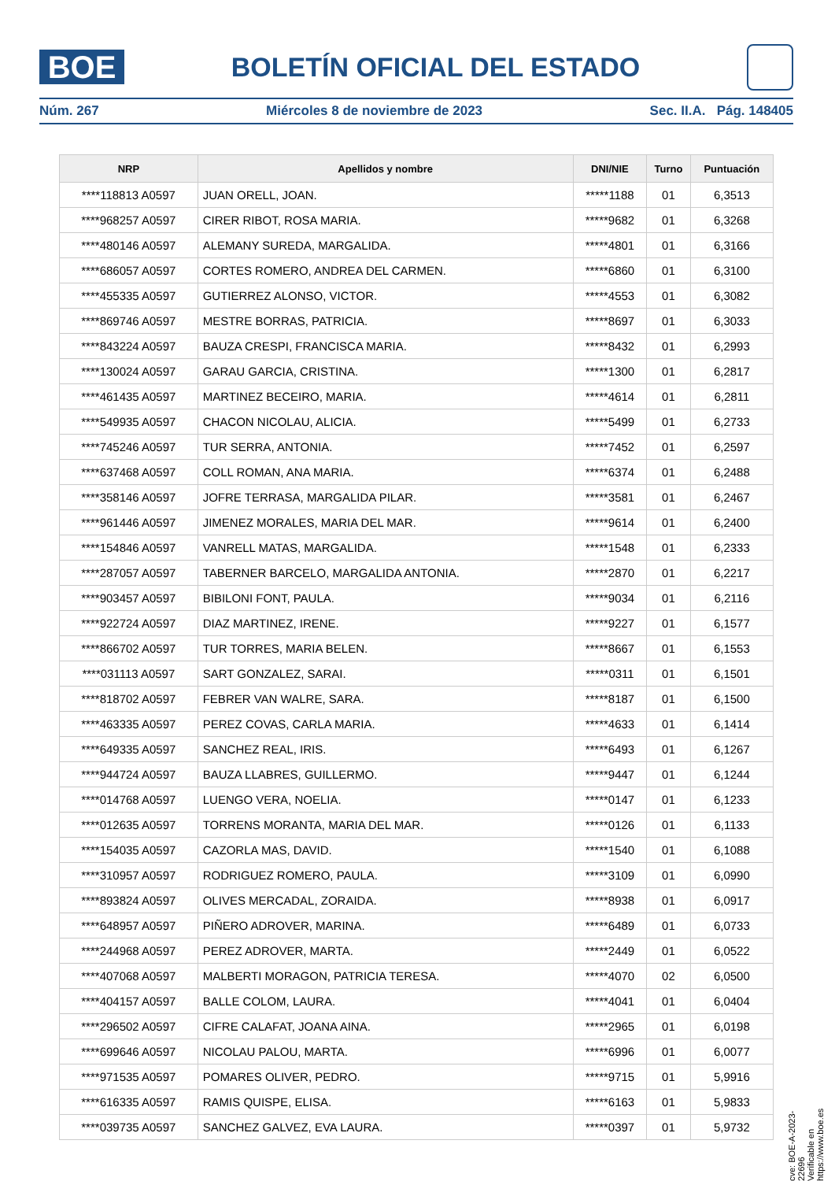BOE
BOLETÍN OFICIAL DEL ESTADO
Núm. 267 Miércoles 8 de noviembre de 2023 Sec. II.A. Pág. 148405
| NRP | Apellidos y nombre | DNI/NIE | Turno | Puntuación |
| --- | --- | --- | --- | --- |
| ****118813 A0597 | JUAN ORELL, JOAN. | *****1188 | 01 | 6,3513 |
| ****968257 A0597 | CIRER RIBOT, ROSA MARIA. | *****9682 | 01 | 6,3268 |
| ****480146 A0597 | ALEMANY SUREDA, MARGALIDA. | *****4801 | 01 | 6,3166 |
| ****686057 A0597 | CORTES ROMERO, ANDREA DEL CARMEN. | *****6860 | 01 | 6,3100 |
| ****455335 A0597 | GUTIERREZ ALONSO, VICTOR. | *****4553 | 01 | 6,3082 |
| ****869746 A0597 | MESTRE BORRAS, PATRICIA. | *****8697 | 01 | 6,3033 |
| ****843224 A0597 | BAUZA CRESPI, FRANCISCA MARIA. | *****8432 | 01 | 6,2993 |
| ****130024 A0597 | GARAU GARCIA, CRISTINA. | *****1300 | 01 | 6,2817 |
| ****461435 A0597 | MARTINEZ BECEIRO, MARIA. | *****4614 | 01 | 6,2811 |
| ****549935 A0597 | CHACON NICOLAU, ALICIA. | *****5499 | 01 | 6,2733 |
| ****745246 A0597 | TUR SERRA, ANTONIA. | *****7452 | 01 | 6,2597 |
| ****637468 A0597 | COLL ROMAN, ANA MARIA. | *****6374 | 01 | 6,2488 |
| ****358146 A0597 | JOFRE TERRASA, MARGALIDA PILAR. | *****3581 | 01 | 6,2467 |
| ****961446 A0597 | JIMENEZ MORALES, MARIA DEL MAR. | *****9614 | 01 | 6,2400 |
| ****154846 A0597 | VANRELL MATAS, MARGALIDA. | *****1548 | 01 | 6,2333 |
| ****287057 A0597 | TABERNER BARCELO, MARGALIDA ANTONIA. | *****2870 | 01 | 6,2217 |
| ****903457 A0597 | BIBILONI FONT, PAULA. | *****9034 | 01 | 6,2116 |
| ****922724 A0597 | DIAZ MARTINEZ, IRENE. | *****9227 | 01 | 6,1577 |
| ****866702 A0597 | TUR TORRES, MARIA BELEN. | *****8667 | 01 | 6,1553 |
| ****031113 A0597 | SART GONZALEZ, SARAI. | *****0311 | 01 | 6,1501 |
| ****818702 A0597 | FEBRER VAN WALRE, SARA. | *****8187 | 01 | 6,1500 |
| ****463335 A0597 | PEREZ COVAS, CARLA MARIA. | *****4633 | 01 | 6,1414 |
| ****649335 A0597 | SANCHEZ REAL, IRIS. | *****6493 | 01 | 6,1267 |
| ****944724 A0597 | BAUZA LLABRES, GUILLERMO. | *****9447 | 01 | 6,1244 |
| ****014768 A0597 | LUENGO VERA, NOELIA. | *****0147 | 01 | 6,1233 |
| ****012635 A0597 | TORRENS MORANTA, MARIA DEL MAR. | *****0126 | 01 | 6,1133 |
| ****154035 A0597 | CAZORLA MAS, DAVID. | *****1540 | 01 | 6,1088 |
| ****310957 A0597 | RODRIGUEZ ROMERO, PAULA. | *****3109 | 01 | 6,0990 |
| ****893824 A0597 | OLIVES MERCADAL, ZORAIDA. | *****8938 | 01 | 6,0917 |
| ****648957 A0597 | PIÑERO ADROVER, MARINA. | *****6489 | 01 | 6,0733 |
| ****244968 A0597 | PEREZ ADROVER, MARTA. | *****2449 | 01 | 6,0522 |
| ****407068 A0597 | MALBERTI MORAGON, PATRICIA TERESA. | *****4070 | 02 | 6,0500 |
| ****404157 A0597 | BALLE COLOM, LAURA. | *****4041 | 01 | 6,0404 |
| ****296502 A0597 | CIFRE CALAFAT, JOANA AINA. | *****2965 | 01 | 6,0198 |
| ****699646 A0597 | NICOLAU PALOU, MARTA. | *****6996 | 01 | 6,0077 |
| ****971535 A0597 | POMARES OLIVER, PEDRO. | *****9715 | 01 | 5,9916 |
| ****616335 A0597 | RAMIS QUISPE, ELISA. | *****6163 | 01 | 5,9833 |
| ****039735 A0597 | SANCHEZ GALVEZ, EVA LAURA. | *****0397 | 01 | 5,9732 |
cve: BOE-A-2023-22696
Verificable en https://www.boe.es